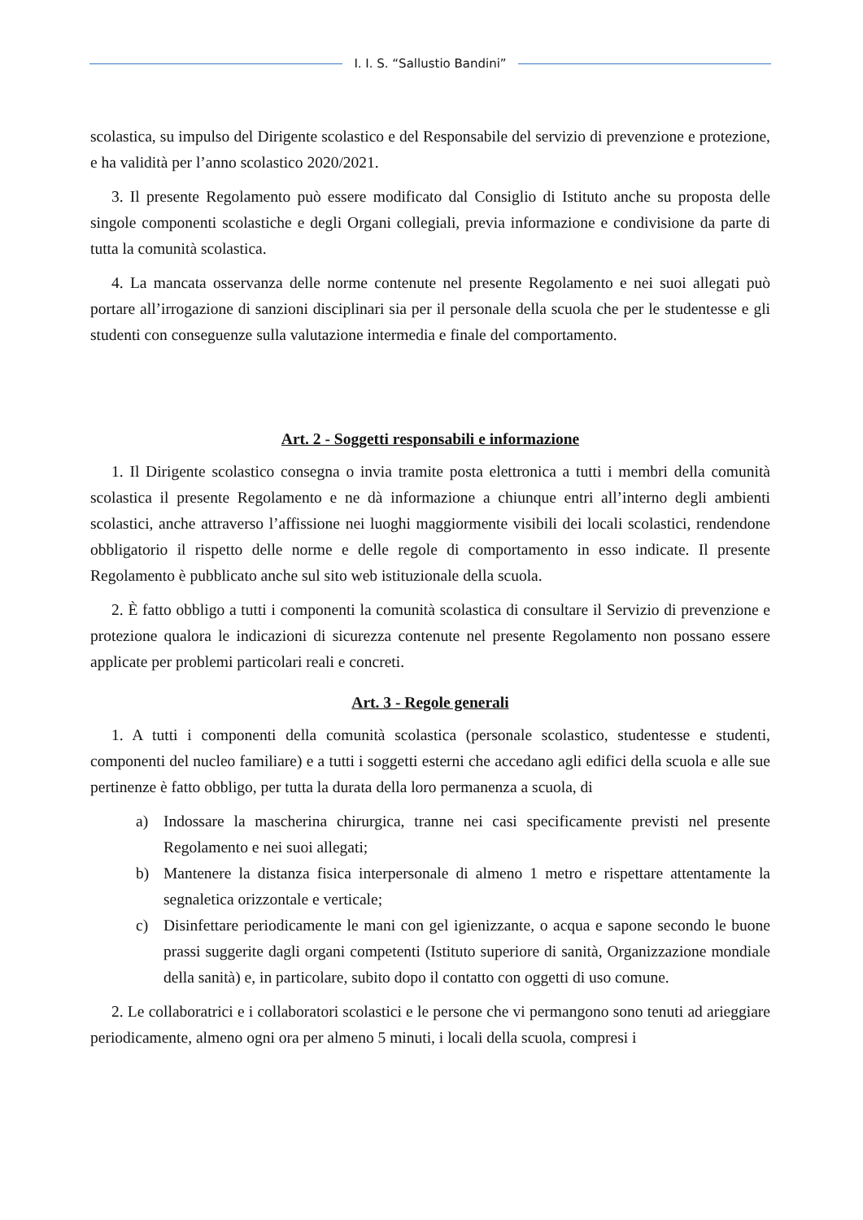I. I. S. “Sallustio Bandini”
scolastica, su impulso del Dirigente scolastico e del Responsabile del servizio di prevenzione e protezione, e ha validità per l’anno scolastico 2020/2021.
3. Il presente Regolamento può essere modificato dal Consiglio di Istituto anche su proposta delle singole componenti scolastiche e degli Organi collegiali, previa informazione e condivisione da parte di tutta la comunità scolastica.
4. La mancata osservanza delle norme contenute nel presente Regolamento e nei suoi allegati può portare all’irrogazione di sanzioni disciplinari sia per il personale della scuola che per le studentesse e gli studenti con conseguenze sulla valutazione intermedia e finale del comportamento.
Art. 2 - Soggetti responsabili e informazione
1. Il Dirigente scolastico consegna o invia tramite posta elettronica a tutti i membri della comunità scolastica il presente Regolamento e ne dà informazione a chiunque entri all’interno degli ambienti scolastici, anche attraverso l’affissione nei luoghi maggiormente visibili dei locali scolastici, rendendone obbligatorio il rispetto delle norme e delle regole di comportamento in esso indicate. Il presente Regolamento è pubblicato anche sul sito web istituzionale della scuola.
2. È fatto obbligo a tutti i componenti la comunità scolastica di consultare il Servizio di prevenzione e protezione qualora le indicazioni di sicurezza contenute nel presente Regolamento non possano essere applicate per problemi particolari reali e concreti.
Art. 3 - Regole generali
1. A tutti i componenti della comunità scolastica (personale scolastico, studentesse e studenti, componenti del nucleo familiare) e a tutti i soggetti esterni che accedano agli edifici della scuola e alle sue pertinenze è fatto obbligo, per tutta la durata della loro permanenza a scuola, di
a) Indossare la mascherina chirurgica, tranne nei casi specificamente previsti nel presente Regolamento e nei suoi allegati;
b) Mantenere la distanza fisica interpersonale di almeno 1 metro e rispettare attentamente la segnaletica orizzontale e verticale;
c) Disinfettare periodicamente le mani con gel igienizzante, o acqua e sapone secondo le buone prassi suggerite dagli organi competenti (Istituto superiore di sanità, Organizzazione mondiale della sanità) e, in particolare, subito dopo il contatto con oggetti di uso comune.
2. Le collaboratrici e i collaboratori scolastici e le persone che vi permangono sono tenuti ad arieggiare periodicamente, almeno ogni ora per almeno 5 minuti, i locali della scuola, compresi i